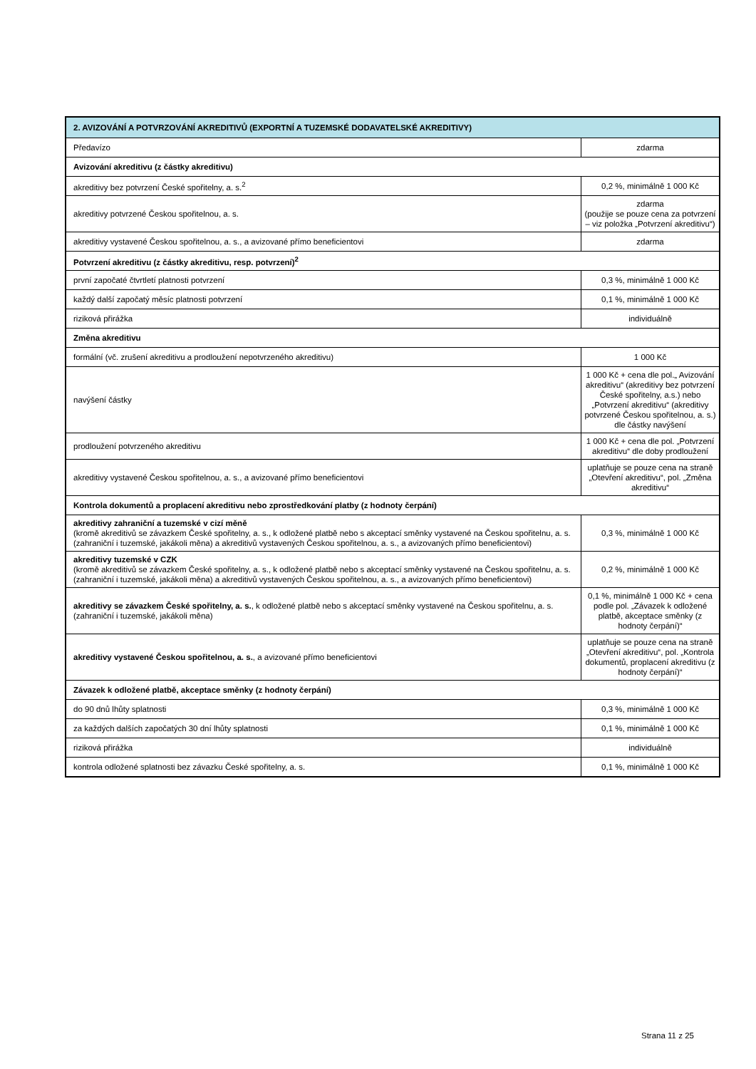| 2. AVIZOVÁNÍ A POTVRZOVÁNÍ AKREDITIVŮ (EXPORTNÍ A TUZEMSKÉ DODAVATELSKÉ AKREDITIVY) | |
| --- | --- |
| Předavízo | zdarma |
| Avizování akreditivu (z částky akreditivu) | |
| akreditivy bez potvrzení České spořitelny, a. s.<sup>2</sup> | 0,2 %, minimálně 1 000 Kč |
| akreditivy potvrzené Českou spořitelnou, a. s. | zdarma (použije se pouze cena za potvrzení – viz položka „Potvrzení akreditivu“) |
| akreditivy vystavené Českou spořitelnou, a. s., a avizované přímo beneficientovi | zdarma |
| Potvrzení akreditivu (z částky akreditivu, resp. potvrzení)<sup>2</sup> | |
| první započaté čtvrtletí platnosti potvrzení | 0,3 %, minimálně 1 000 Kč |
| každý další započatý měsíc platnosti potvrzení | 0,1 %, minimálně 1 000 Kč |
| riziková přirážka | individuálně |
| Změna akreditivu | |
| formální (vč. zrušení akreditivu a prodloužení nepotvrzeného akreditivu) | 1 000 Kč |
| navýšení částky | 1 000 Kč + cena dle pol.„ Avizování akreditivu“ (akreditivy bez potvrzení České spořitelny, a.s.) nebo „Potvrzení akreditivu“ (akreditivy potvrzené Českou spořitelnou, a. s.) dle částky navýšení |
| prodloužení potvrzeného akreditivu | 1 000 Kč + cena dle pol. „Potvrzení akreditivu“ dle doby prodloužení |
| akreditivy vystavené Českou spořitelnou, a. s., a avizované přímo beneficientovi | uplatňuje se pouze cena na straně „Otevření akreditivu“, pol. „Změna akreditivu“ |
| Kontrola dokumentů a proplacení akreditivu nebo zprostředkování platby (z hodnoty čerpání) | |
| akreditivy zahraniční a tuzemské v cizí měně (kromě akreditivů se závazkem České spořitelny, a. s., k odložené platbě nebo s akceptací směnky vystavené na Českou spořitelnu, a. s. (zahraniční i tuzemské, jakákoli měna) a akreditivů vystavených Českou spořitelnou, a. s., a avizovaných přímo beneficientovi) | 0,3 %, minimálně 1 000 Kč |
| akreditivy tuzemské v CZK (kromě akreditivů se závazkem České spořitelny, a. s., k odložené platbě nebo s akceptací směnky vystavené na Českou spořitelnu, a. s. (zahraniční i tuzemské, jakákoli měna) a akreditivů vystavených Českou spořitelnou, a. s., a avizovaných přímo beneficientovi) | 0,2 %, minimálně 1 000 Kč |
| akreditivy se závazkem České spořitelny, a. s. , k odložené platbě nebo s akceptací směnky vystavené na Českou spořitelnu, a. s. (zahraniční i tuzemské, jakákoli měna) | 0,1 %, minimálně 1 000 Kč + cena podle pol. „Závazek k odložené platbě, akceptace směnky (z hodnoty čerpání)“ |
| akreditivy vystavené Českou spořitelnou, a. s. , a avizované přímo beneficientovi | uplatňuje se pouze cena na straně „Otevření akreditivu“, pol. „Kontrola dokumentů, proplacení akreditivu (z hodnoty čerpání)“ |
| Závazek k odložené platbě, akceptace směnky (z hodnoty čerpání) | |
| do 90 dnů lhůty splatnosti | 0,3 %, minimálně 1 000 Kč |
| za každých dalších započatých 30 dní lhůty splatnosti | 0,1 %, minimálně 1 000 Kč |
| riziková přirážka | individuálně |
| kontrola odložené splatnosti bez závazku České spořitelny, a. s. | 0,1 %, minimálně 1 000 Kč |
Strana 11 z 25